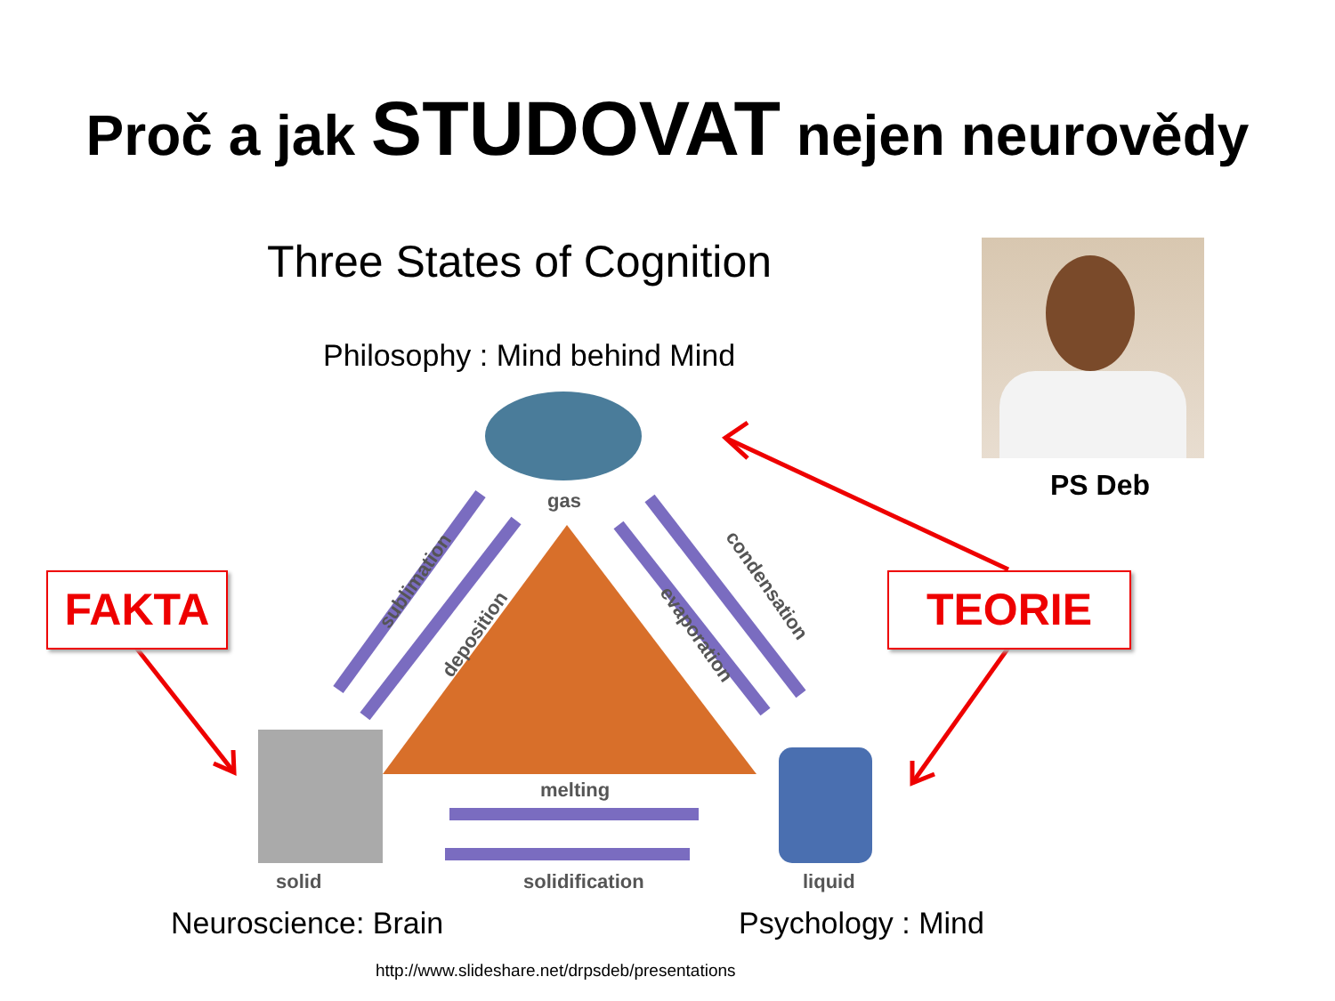Proč a jak STUDOVAT nejen neurovědy
Three States of Cognition
Philosophy : Mind behind Mind
PS Deb
gas
solid liquid
melting
solidification
sublimation
deposition
condensation
evaporation
FAKTA TEORIE
Neuroscience: Brain Psychology : Mind
http://www.slideshare.net/drpsdeb/presentations